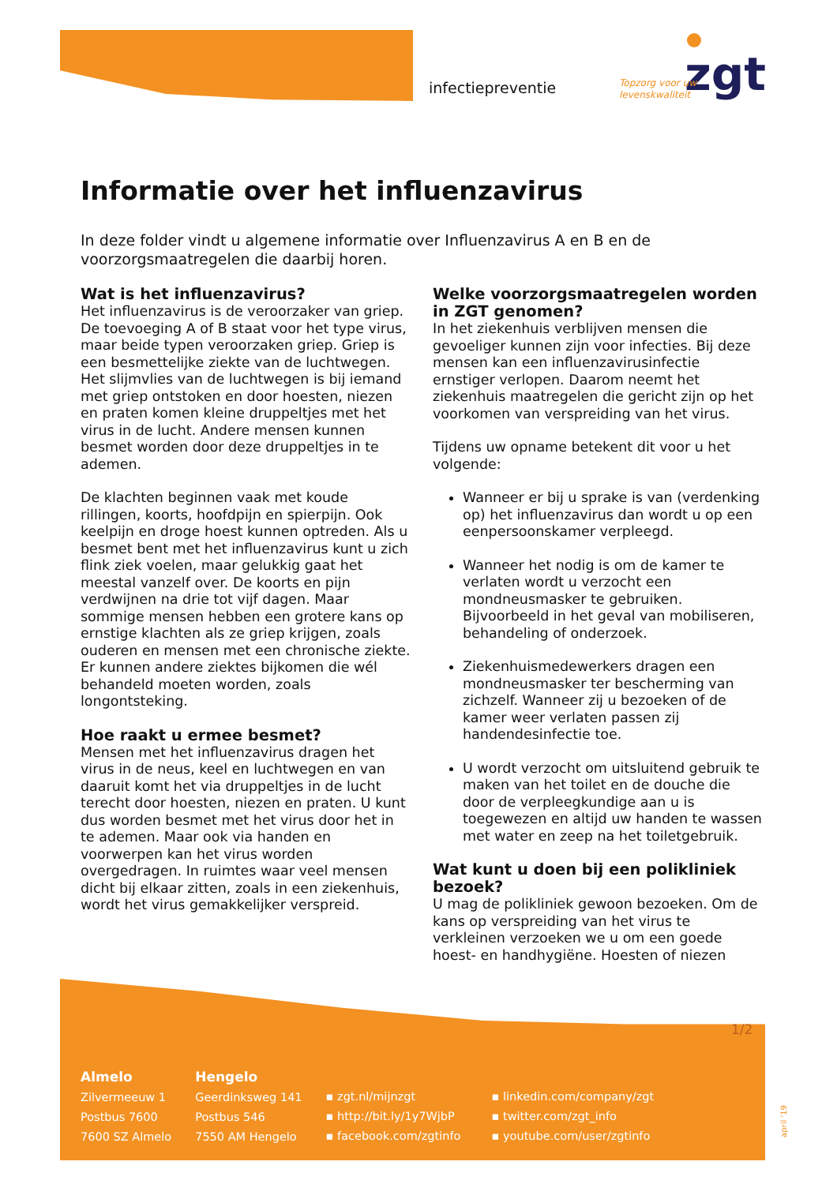infectiepreventie
zgt
Topzorg voor uw
levenskwaliteit
Informatie over het influenzavirus
In deze folder vindt u algemene informatie over Influenzavirus A en B en de voorzorgsmaatregelen die daarbij horen.
Wat is het influenzavirus?
Het influenzavirus is de veroorzaker van griep. De toevoeging A of B staat voor het type virus, maar beide typen veroorzaken griep. Griep is een besmettelijke ziekte van de luchtwegen. Het slijmvlies van de luchtwegen is bij iemand met griep ontstoken en door hoesten, niezen en praten komen kleine druppeltjes met het virus in de lucht. Andere mensen kunnen besmet worden door deze druppeltjes in te ademen.
De klachten beginnen vaak met koude rillingen, koorts, hoofdpijn en spierpijn. Ook keelpijn en droge hoest kunnen optreden. Als u besmet bent met het influenzavirus kunt u zich flink ziek voelen, maar gelukkig gaat het meestal vanzelf over. De koorts en pijn verdwijnen na drie tot vijf dagen. Maar sommige mensen hebben een grotere kans op ernstige klachten als ze griep krijgen, zoals ouderen en mensen met een chronische ziekte. Er kunnen andere ziektes bijkomen die wél behandeld moeten worden, zoals longontsteking.
Hoe raakt u ermee besmet?
Mensen met het influenzavirus dragen het virus in de neus, keel en luchtwegen en van daaruit komt het via druppeltjes in de lucht terecht door hoesten, niezen en praten. U kunt dus worden besmet met het virus door het in te ademen. Maar ook via handen en voorwerpen kan het virus worden overgedragen. In ruimtes waar veel mensen dicht bij elkaar zitten, zoals in een ziekenhuis, wordt het virus gemakkelijker verspreid.
Welke voorzorgsmaatregelen worden in ZGT genomen?
In het ziekenhuis verblijven mensen die gevoeliger kunnen zijn voor infecties. Bij deze mensen kan een influenzavirusinfectie ernstiger verlopen. Daarom neemt het ziekenhuis maatregelen die gericht zijn op het voorkomen van verspreiding van het virus.
Tijdens uw opname betekent dit voor u het volgende:
Wanneer er bij u sprake is van (verdenking op) het influenzavirus dan wordt u op een eenpersoonskamer verpleegd.
Wanneer het nodig is om de kamer te verlaten wordt u verzocht een mondneusmasker te gebruiken. Bijvoorbeeld in het geval van mobiliseren, behandeling of onderzoek.
Ziekenhuismedewerkers dragen een mondneusmasker ter bescherming van zichzelf. Wanneer zij u bezoeken of de kamer weer verlaten passen zij handendesinfectie toe.
U wordt verzocht om uitsluitend gebruik te maken van het toilet en de douche die door de verpleegkundige aan u is toegewezen en altijd uw handen te wassen met water en zeep na het toiletgebruik.
Wat kunt u doen bij een polikliniek bezoek?
U mag de polikliniek gewoon bezoeken. Om de kans op verspreiding van het virus te verkleinen verzoeken we u om een goede hoest- en handhygiëne. Hoesten of niezen
1/2
Almelo
Zilvermeeuw 1
Postbus 7600
7600 SZ Almelo
Hengelo
Geerdinksweg 141
Postbus 546
7550 AM Hengelo
▪ zgt.nl/mijnzgt
▪ http://bit.ly/1y7WjbP
▪ facebook.com/zgtinfo
▪ linkedin.com/company/zgt
▪ twitter.com/zgt_info
▪ youtube.com/user/zgtinfo
april '19